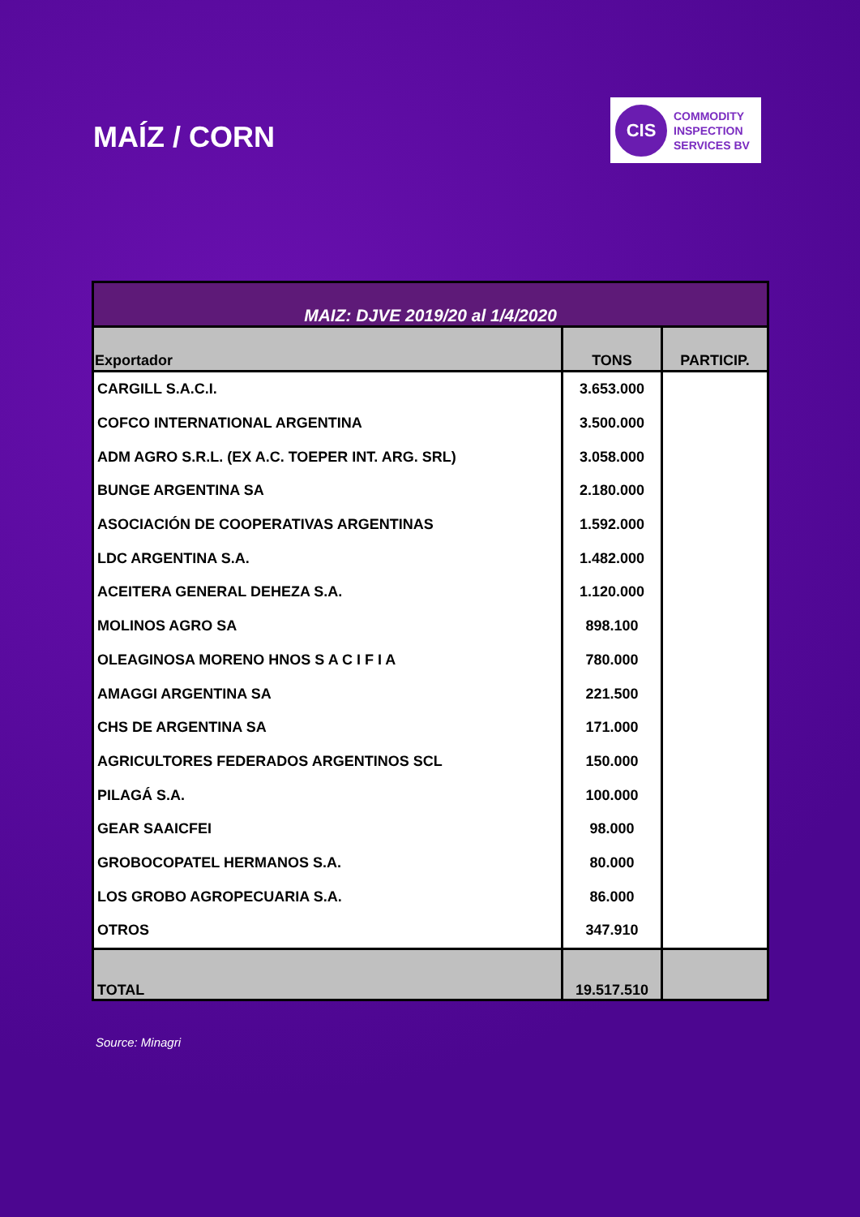MAÍZ / CORN
CIS
COMMODITY
INSPECTION
SERVICES BV
| MAIZ: DJVE 2019/20 al 1/4/2020 | | |
| Exportador | TONS | PARTICIP. |
| CARGILL S.A.C.I. | 3.653.000 | |
| COFCO INTERNATIONAL ARGENTINA | 3.500.000 | |
| ADM AGRO S.R.L. (EX A.C. TOEPER INT. ARG. SRL) | 3.058.000 | |
| BUNGE ARGENTINA SA | 2.180.000 | |
| ASOCIACIÓN DE COOPERATIVAS ARGENTINAS | 1.592.000 | |
| LDC ARGENTINA S.A. | 1.482.000 | |
| ACEITERA GENERAL DEHEZA S.A. | 1.120.000 | |
| MOLINOS AGRO SA | 898.100 | |
| OLEAGINOSA MORENO HNOS S A C I F I A | 780.000 | |
| AMAGGI ARGENTINA SA | 221.500 | |
| CHS DE ARGENTINA SA | 171.000 | |
| AGRICULTORES FEDERADOS ARGENTINOS SCL | 150.000 | |
| PILAGÁ S.A. | 100.000 | |
| GEAR SAAICFEI | 98.000 | |
| GROBOCOPATEL HERMANOS S.A. | 80.000 | |
| LOS GROBO AGROPECUARIA S.A. | 86.000 | |
| OTROS | 347.910 | |
| TOTAL | 19.517.510 | |
Source: Minagri